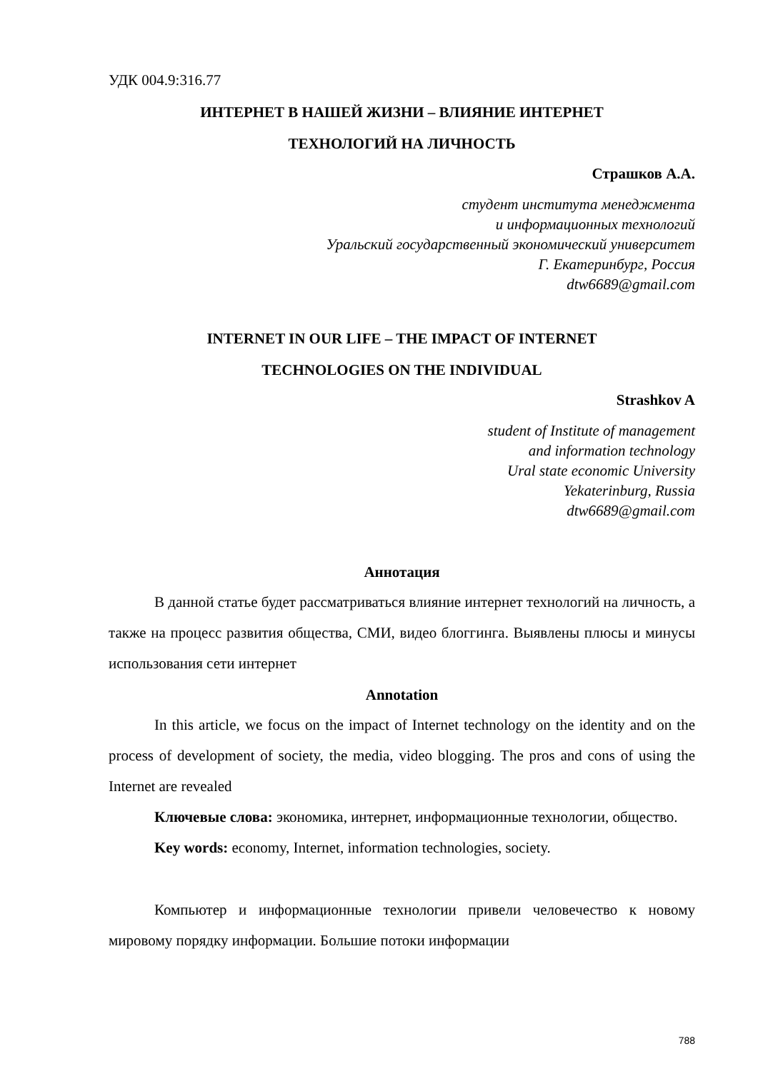УДК 004.9:316.77
ИНТЕРНЕТ В НАШЕЙ ЖИЗНИ – ВЛИЯНИЕ ИНТЕРНЕТ
ТЕХНОЛОГИЙ НА ЛИЧНОСТЬ
Страшков А.А.
студент института менеджмента
и информационных технологий
Уральский государственный экономический университет
Г. Екатеринбург, Россия
dtw6689@gmail.com
INTERNET IN OUR LIFE – THE IMPACT OF INTERNET
TECHNOLOGIES ON THE INDIVIDUAL
Strashkov A
student of Institute of management
and information technology
Ural state economic University
Yekaterinburg, Russia
dtw6689@gmail.com
Аннотация
В данной статье будет рассматриваться влияние интернет технологий на личность, а также на процесс развития общества, СМИ, видео блоггинга. Выявлены плюсы и минусы использования сети интернет
Annotation
In this article, we focus on the impact of Internet technology on the identity and on the process of development of society, the media, video blogging. The pros and cons of using the Internet are revealed
Ключевые слова: экономика, интернет, информационные технологии, общество.
Key words: economy, Internet, information technologies, society.
Компьютер и информационные технологии привели человечество к новому мировому порядку информации. Большие потоки информации
788